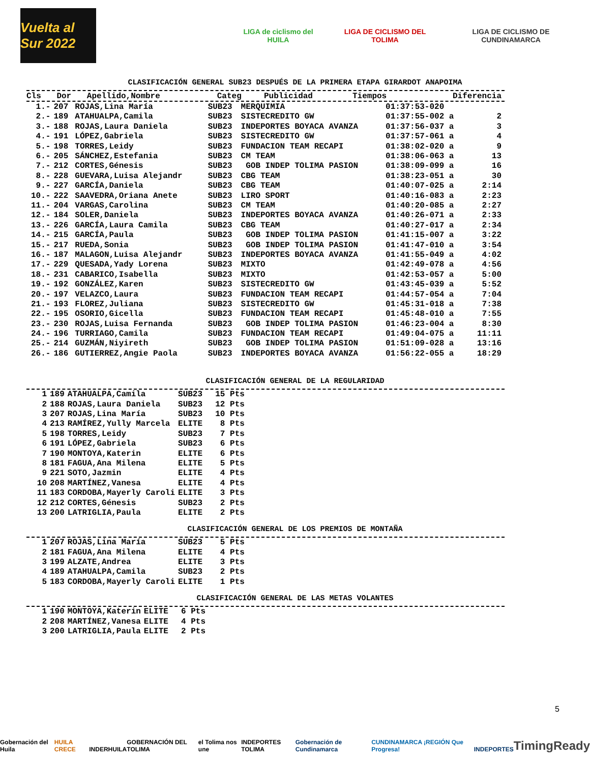Vuelta al Sur 2022
LIGA de ciclismo del HUILA LIGA DE CICLISMO DEL TOLIMA
LIGA DE CICLISMO DE CUNDINAMARCA
CLASIFICACIÓN GENERAL SUB23 DESPUÉS DE LA PRIMERA ETAPA GIRARDOT ANAPOIMA
| Cls | Dor | Apellido,Nombre | Categ | Publicidad | Tiempos | Diferencia |
| --- | --- | --- | --- | --- | --- | --- |
| 1.- | 207 | ROJAS,Lina María | SUB23 | MERQUIMIA | 01:37:53-020 | |
| 2.- | 189 | ATAHUALPA,Camila | SUB23 | SISTECREDITO GW | 01:37:55-002 a | 2 |
| 3.- | 188 | ROJAS,Laura Daniela | SUB23 | INDEPORTES BOYACA AVANZA | 01:37:56-037 a | 3 |
| 4.- | 191 | LÓPEZ,Gabriela | SUB23 | SISTECREDITO GW | 01:37:57-061 a | 4 |
| 5.- | 198 | TORRES,Leidy | SUB23 | FUNDACION TEAM RECAPI | 01:38:02-020 a | 9 |
| 6.- | 205 | SÁNCHEZ,Estefania | SUB23 | CM TEAM | 01:38:06-063 a | 13 |
| 7.- | 212 | CORTES,Génesis | SUB23 | GOB INDEP TOLIMA PASION | 01:38:09-099 a | 16 |
| 8.- | 228 | GUEVARA,Luisa Alejandr | SUB23 | CBG TEAM | 01:38:23-051 a | 30 |
| 9.- | 227 | GARCÍA,Daniela | SUB23 | CBG TEAM | 01:40:07-025 a | 2:14 |
| 10.- | 222 | SAAVEDRA,Oriana Anete | SUB23 | LIRO SPORT | 01:40:16-083 a | 2:23 |
| 11.- | 204 | VARGAS,Carolina | SUB23 | CM TEAM | 01:40:20-085 a | 2:27 |
| 12.- | 184 | SOLER,Daniela | SUB23 | INDEPORTES BOYACA AVANZA | 01:40:26-071 a | 2:33 |
| 13.- | 226 | GARCÍA,Laura Camila | SUB23 | CBG TEAM | 01:40:27-017 a | 2:34 |
| 14.- | 215 | GARCÍA,Paula | SUB23 | GOB INDEP TOLIMA PASION | 01:41:15-007 a | 3:22 |
| 15.- | 217 | RUEDA,Sonia | SUB23 | GOB INDEP TOLIMA PASION | 01:41:47-010 a | 3:54 |
| 16.- | 187 | MALAGON,Luisa Alejandr | SUB23 | INDEPORTES BOYACA AVANZA | 01:41:55-049 a | 4:02 |
| 17.- | 229 | QUESADA,Yady Lorena | SUB23 | MIXTO | 01:42:49-078 a | 4:56 |
| 18.- | 231 | CABARICO,Isabella | SUB23 | MIXTO | 01:42:53-057 a | 5:00 |
| 19.- | 192 | GONZÁLEZ,Karen | SUB23 | SISTECREDITO GW | 01:43:45-039 a | 5:52 |
| 20.- | 197 | VELAZCO,Laura | SUB23 | FUNDACION TEAM RECAPI | 01:44:57-054 a | 7:04 |
| 21.- | 193 | FLOREZ,Juliana | SUB23 | SISTECREDITO GW | 01:45:31-018 a | 7:38 |
| 22.- | 195 | OSORIO,Gicella | SUB23 | FUNDACION TEAM RECAPI | 01:45:48-010 a | 7:55 |
| 23.- | 230 | ROJAS,Luisa Fernanda | SUB23 | GOB INDEP TOLIMA PASION | 01:46:23-004 a | 8:30 |
| 24.- | 196 | TURRIAGO,Camila | SUB23 | FUNDACION TEAM RECAPI | 01:49:04-075 a | 11:11 |
| 25.- | 214 | GUZMÁN,Niyireth | SUB23 | GOB INDEP TOLIMA PASION | 01:51:09-028 a | 13:16 |
| 26.- | 186 | GUTIERREZ,Angie Paola | SUB23 | INDEPORTES BOYACA AVANZA | 01:56:22-055 a | 18:29 |
CLASIFICACIÓN GENERAL DE LA REGULARIDAD
| 1 | 189 | ATAHUALPA,Camila | SUB23 | 15 Pts |
| 2 | 188 | ROJAS,Laura Daniela | SUB23 | 12 Pts |
| 3 | 207 | ROJAS,Lina María | SUB23 | 10 Pts |
| 4 | 213 | RAMÍREZ,Yully Marcela | ELITE | 8 Pts |
| 5 | 198 | TORRES,Leidy | SUB23 | 7 Pts |
| 6 | 191 | LÓPEZ,Gabriela | SUB23 | 6 Pts |
| 7 | 190 | MONTOYA,Katerin | ELITE | 6 Pts |
| 8 | 181 | FAGUA,Ana Milena | ELITE | 5 Pts |
| 9 | 221 | SOTO,Jazmin | ELITE | 4 Pts |
| 10 | 208 | MARTÍNEZ,Vanesa | ELITE | 4 Pts |
| 11 | 183 | CORDOBA,Mayerly Caroli | ELITE | 3 Pts |
| 12 | 212 | CORTES,Génesis | SUB23 | 2 Pts |
| 13 | 200 | LATRIGLIA,Paula | ELITE | 2 Pts |
CLASIFICACIÓN GENERAL DE LOS PREMIOS DE MONTAÑA
| 1 | 207 | ROJAS,Lina María | SUB23 | 5 Pts |
| 2 | 181 | FAGUA,Ana Milena | ELITE | 4 Pts |
| 3 | 199 | ALZATE,Andrea | ELITE | 3 Pts |
| 4 | 189 | ATAHUALPA,Camila | SUB23 | 2 Pts |
| 5 | 183 | CORDOBA,Mayerly Caroli | ELITE | 1 Pts |
CLASIFICACIÓN GENERAL DE LAS METAS VOLANTES
| 1 | 190 | MONTOYA,Katerin | ELITE | 6 Pts |
| 2 | 208 | MARTÍNEZ,Vanesa | ELITE | 4 Pts |
| 3 | 200 | LATRIGLIA,Paula | ELITE | 2 Pts |
5
Gobernación del Huila HUILA CRECE INDERHUILA GOBERNACIÓN DEL TOLIMA el Tolima nos une INDEPORTES TOLIMA Gobernación de Cundinamarca CUNDINAMARCA ¡REGIÓN Que Progresa! INDEPORTES TimingReady